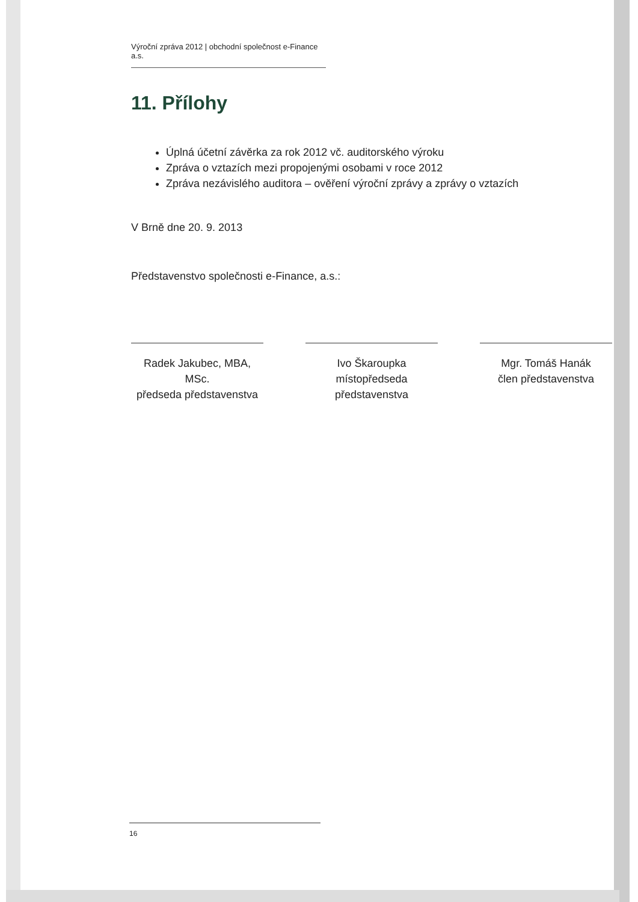Výroční zpráva 2012 | obchodní společnost e-Finance a.s.
11. Přílohy
Úplná účetní závěrka za rok 2012 vč. auditorského výroku
Zpráva o vztazích mezi propojenými osobami v roce 2012
Zpráva nezávislého auditora – ověření výroční zprávy a zprávy o vztazích
V Brně dne 20. 9. 2013
Představenstvo společnosti e-Finance, a.s.:
Radek Jakubec, MBA, MSc.
předseda představenstva
Ivo Škaroupka
místopředseda představenstva
Mgr. Tomáš Hanák
člen představenstva
16